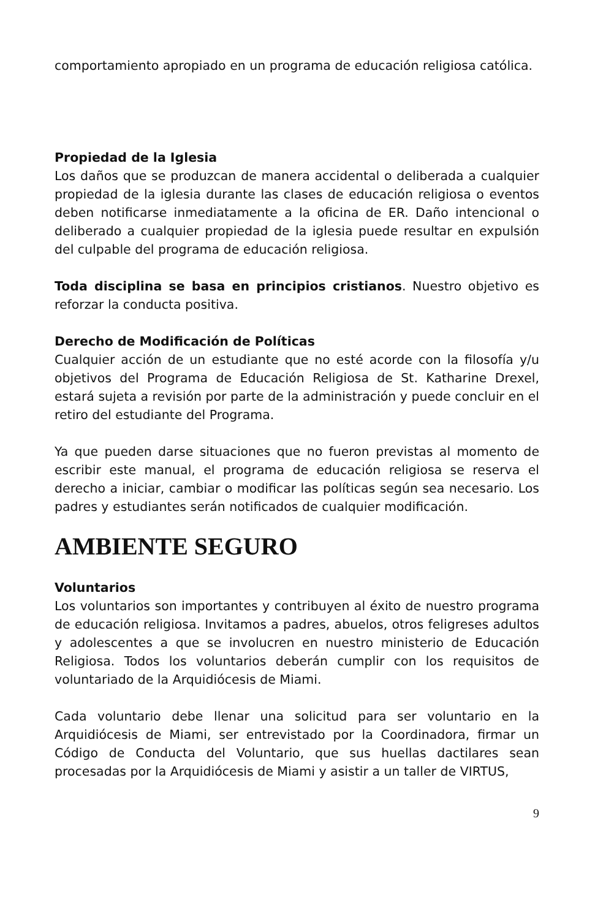comportamiento apropiado en un programa de educación religiosa católica.
Propiedad de la Iglesia
Los daños que se produzcan de manera accidental o deliberada a cualquier propiedad de la iglesia durante las clases de educación religiosa o eventos deben notificarse inmediatamente a la oficina de ER. Daño intencional o deliberado a cualquier propiedad de la iglesia puede resultar en expulsión del culpable del programa de educación religiosa.
Toda disciplina se basa en principios cristianos. Nuestro objetivo es reforzar la conducta positiva.
Derecho de Modificación de Políticas
Cualquier acción de un estudiante que no esté acorde con la filosofía y/u objetivos del Programa de Educación Religiosa de St. Katharine Drexel, estará sujeta a revisión por parte de la administración y puede concluir en el retiro del estudiante del Programa.
Ya que pueden darse situaciones que no fueron previstas al momento de escribir este manual, el programa de educación religiosa se reserva el derecho a iniciar, cambiar o modificar las políticas según sea necesario. Los padres y estudiantes serán notificados de cualquier modificación.
AMBIENTE SEGURO
Voluntarios
Los voluntarios son importantes y contribuyen al éxito de nuestro programa de educación religiosa. Invitamos a padres, abuelos, otros feligreses adultos y adolescentes a que se involucren en nuestro ministerio de Educación Religiosa. Todos los voluntarios deberán cumplir con los requisitos de voluntariado de la Arquidiócesis de Miami.
Cada voluntario debe llenar una solicitud para ser voluntario en la Arquidiócesis de Miami, ser entrevistado por la Coordinadora, firmar un Código de Conducta del Voluntario, que sus huellas dactilares sean procesadas por la Arquidiócesis de Miami y asistir a un taller de VIRTUS,
9